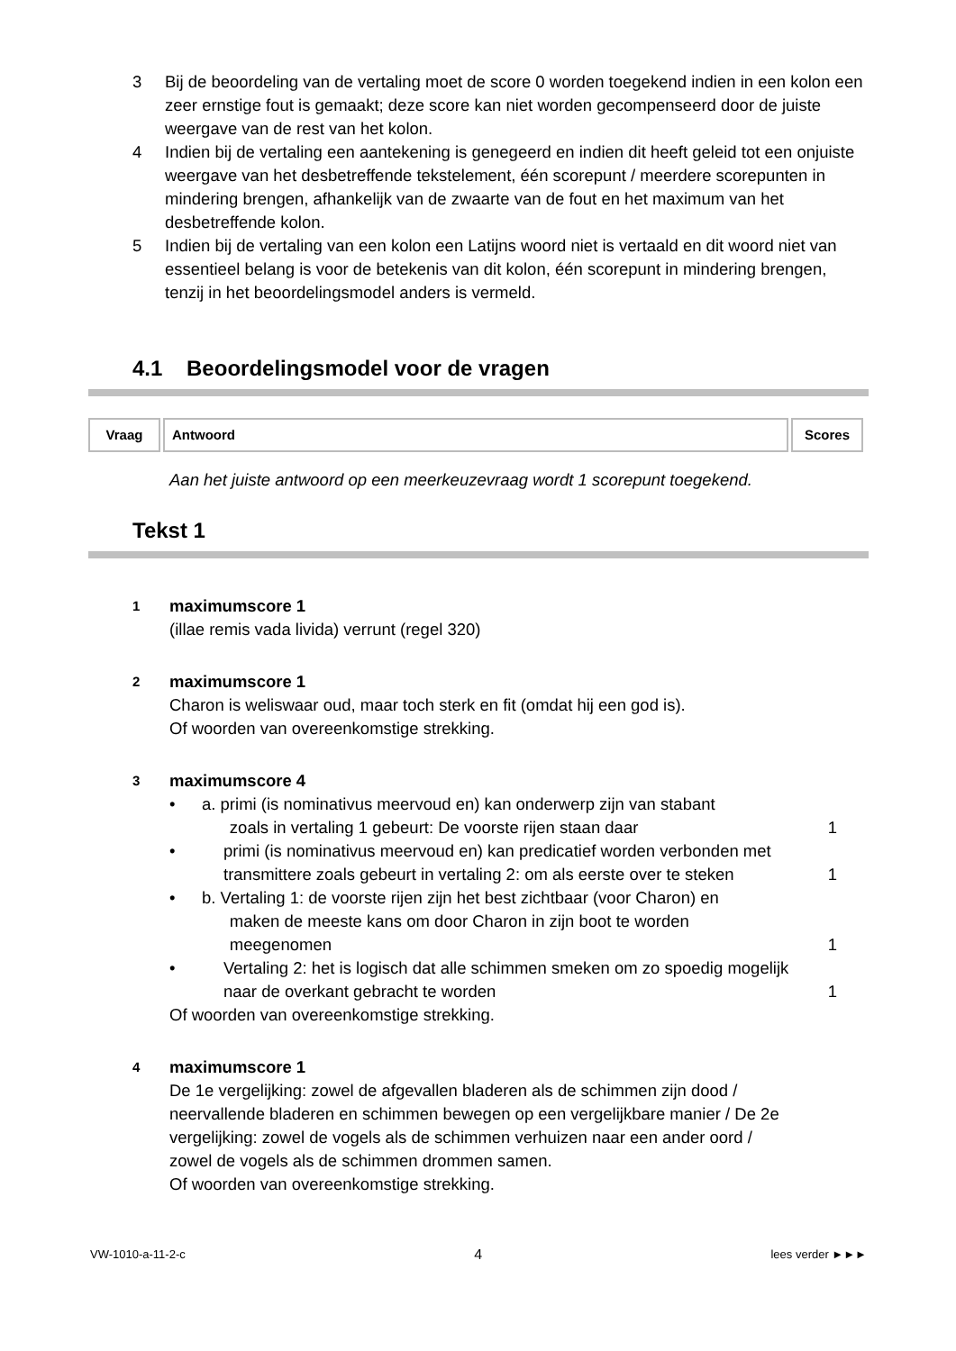3 Bij de beoordeling van de vertaling moet de score 0 worden toegekend indien in een kolon een zeer ernstige fout is gemaakt; deze score kan niet worden gecompenseerd door de juiste weergave van de rest van het kolon.
4 Indien bij de vertaling een aantekening is genegeerd en indien dit heeft geleid tot een onjuiste weergave van het desbetreffende tekstelement, één scorepunt / meerdere scorepunten in mindering brengen, afhankelijk van de zwaarte van de fout en het maximum van het desbetreffende kolon.
5 Indien bij de vertaling van een kolon een Latijns woord niet is vertaald en dit woord niet van essentieel belang is voor de betekenis van dit kolon, één scorepunt in mindering brengen, tenzij in het beoordelingsmodel anders is vermeld.
4.1 Beoordelingsmodel voor de vragen
| Vraag | Antwoord | Scores |
| --- | --- | --- |
Aan het juiste antwoord op een meerkeuzevraag wordt 1 scorepunt toegekend.
Tekst 1
1 maximumscore 1
(illae remis vada livida) verrunt (regel 320)
2 maximumscore 1
Charon is weliswaar oud, maar toch sterk en fit (omdat hij een god is).
Of woorden van overeenkomstige strekking.
3 maximumscore 4
• a. primi (is nominativus meervoud en) kan onderwerp zijn van stabant
zoals in vertaling 1 gebeurt: De voorste rijen staan daar 1
• primi (is nominativus meervoud en) kan predicatief worden verbonden met transmittere zoals gebeurt in vertaling 2: om als eerste over te steken 1
• b. Vertaling 1: de voorste rijen zijn het best zichtbaar (voor Charon) en
maken de meeste kans om door Charon in zijn boot te worden
meegenomen 1
• Vertaling 2: het is logisch dat alle schimmen smeken om zo spoedig mogelijk naar de overkant gebracht te worden 1
Of woorden van overeenkomstige strekking.
4 maximumscore 1
De 1e vergelijking: zowel de afgevallen bladeren als de schimmen zijn dood / neervallende bladeren en schimmen bewegen op een vergelijkbare manier / De 2e vergelijking: zowel de vogels als de schimmen verhuizen naar een ander oord / zowel de vogels als de schimmen drommen samen.
Of woorden van overeenkomstige strekking.
VW-1010-a-11-2-c 4 lees verder ►►►